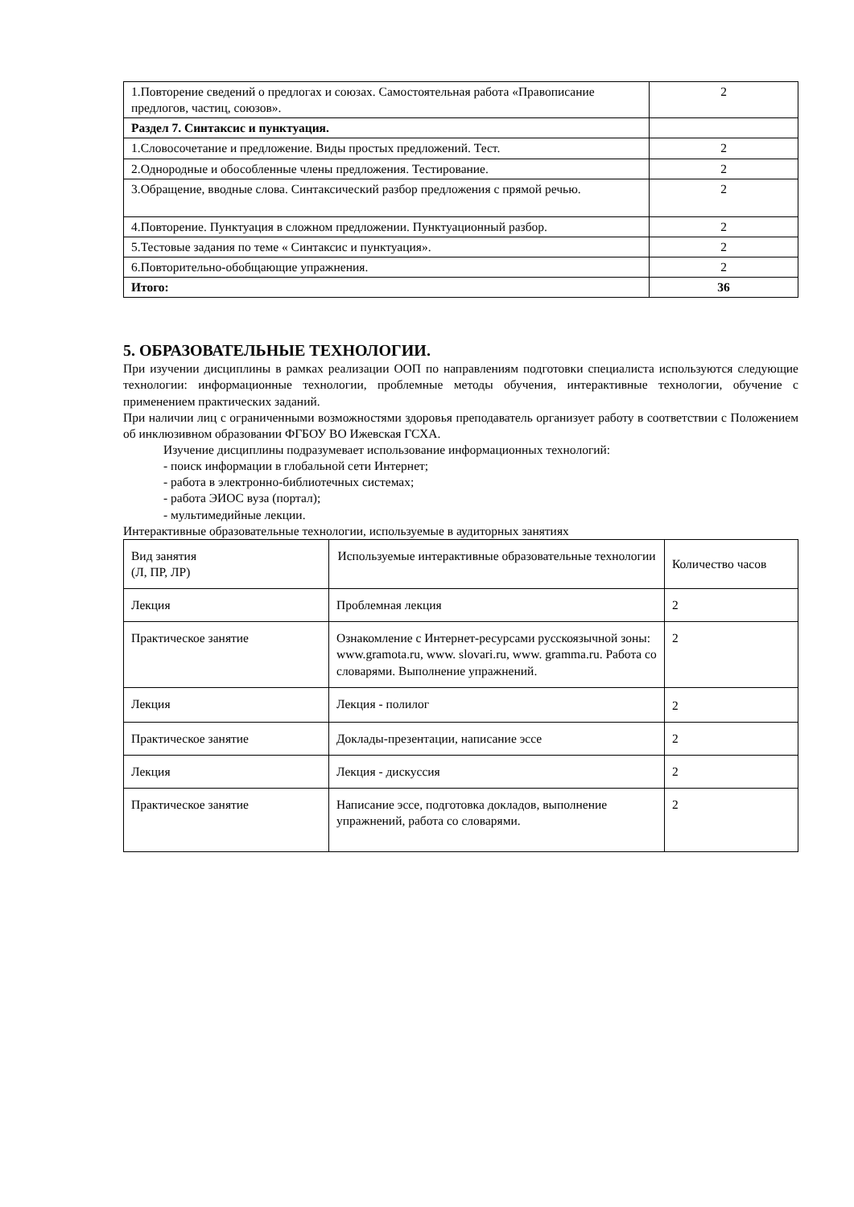| 1.Повторение сведений о предлогах и союзах. Самостоятельная работа «Правописание предлогов, частиц, союзов». | 2 |
| Раздел 7. Синтаксис и пунктуация. | |
| 1.Словосочетание и предложение. Виды простых предложений. Тест. | 2 |
| 2.Однородные и обособленные члены предложения. Тестирование. | 2 |
| 3.Обращение, вводные слова. Синтаксический разбор предложения с прямой речью. | 2 |
| 4.Повторение. Пунктуация в сложном предложении. Пунктуационный разбор. | 2 |
| 5.Тестовые задания по теме « Синтаксис и пунктуация». | 2 |
| 6.Повторительно-обобщающие упражнения. | 2 |
| Итого: | 36 |
5. ОБРАЗОВАТЕЛЬНЫЕ ТЕХНОЛОГИИ.
При изучении дисциплины в рамках реализации ООП по направлениям подготовки специалиста используются следующие технологии: информационные технологии, проблемные методы обучения, интерактивные технологии, обучение с применением практических заданий.
При наличии лиц с ограниченными возможностями здоровья преподаватель организует работу в соответствии с Положением об инклюзивном образовании ФГБОУ ВО Ижевская ГСХА.
Изучение дисциплины подразумевает использование информационных технологий:
- поиск информации в глобальной сети Интернет;
- работа в электронно-библиотечных системах;
- работа ЭИОС вуза (портал);
- мультимедийные лекции.
Интерактивные образовательные технологии, используемые в аудиторных занятиях
| Вид занятия (Л, ПР, ЛР) | Используемые интерактивные образовательные технологии | Количество часов |
| --- | --- | --- |
| Лекция | Проблемная лекция | 2 |
| Практическое занятие | Ознакомление с Интернет-ресурсами русскоязычной зоны: www.gramota.ru, www. slovari.ru, www. gramma.ru. Работа со словарями. Выполнение упражнений. | 2 |
| Лекция | Лекция - полилог | 2 |
| Практическое занятие | Доклады-презентации, написание эссе | 2 |
| Лекция | Лекция - дискуссия | 2 |
| Практическое занятие | Написание эссе, подготовка докладов, выполнение упражнений, работа со словарями. | 2 |